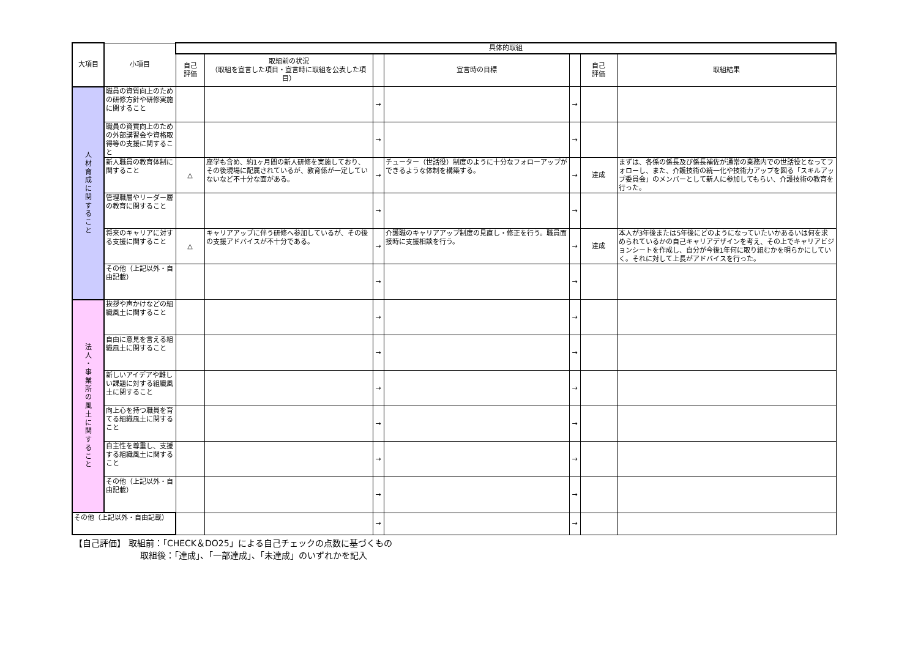| 大項目 | 小項目 | 具体的取組 | | | | | | |
| --- | --- | --- | --- | --- | --- | --- | --- | --- |
| | | 自己 評価 | 取組前の状況 （取組を宣言した項目・宣言時に取組を公表した項目） | | 宣言時の目標 | | 自己 評価 | 取組結果 |
| 人 材 育 成 に 関 す る こ と | 職員の資質向上のための研修方針や研修実施に関すること | | | → | | → | | |
| | 職員の資質向上のための外部講習会や資格取得等の支援に関すること | | | → | | → | | |
| | 新人職員の教育体制に関すること | △ | 座学も含め、約1ヶ月間の新人研修を実施しており、その後現場に配属されているが、教育係が一定していないなど不十分な面がある。 | → | チューター（世話役）制度のように十分なフォローアップができるような体制を構築する。 | → | 達成 | まずは、各係の係長及び係長補佐が通常の業務内での世話役となってフォローし、また、介護技術の統一化や技術力アップを図る「スキルアップ委員会」のメンバーとして新人に参加してもらい、介護技術の教育を行った。 |
| | 管理職層やリーダー層の教育に関すること | | | → | | → | | |
| | 将来のキャリアに対する支援に関すること | △ | キャリアアップに伴う研修へ参加しているが、その後の支援アドバイスが不十分である。 | → | 介護職のキャリアアップ制度の見直し・修正を行う。職員面接時に支援相談を行う。 | → | 達成 | 本人が3年後または5年後にどのようになっていたいかあるいは何を求められているかの自己キャリアデザインを考え、その上でキャリアビジョンシートを作成し、自分が今後1年何に取り組むかを明らかにしていく。それに対して上長がアドバイスを行った。 |
| | その他（上記以外・自由記載） | | | → | | → | | |
| 法 人 ・ 事 業 所 の 風 土 に 関 す る こ と | 挨拶や声かけなどの組織風土に関すること | | | → | | → | | |
| | 自由に意見を言える組織風土に関すること | | | → | | → | | |
| | 新しいアイデアや難しい課題に対する組織風土に関すること | | | → | | → | | |
| | 向上心を持つ職員を育てる組織風土に関すること | | | → | | → | | |
| | 自主性を尊重し、支援する組織風土に関すること | | | → | | → | | |
| | その他（上記以外・自由記載） | | | → | | → | | |
| その他（上記以外・自由記載） | | | | → | | → | | |
【自己評価】 取組前：「CHECK＆DO25」による自己チェックの点数に基づくもの
取組後：「達成」、「一部達成」、「未達成」のいずれかを記入